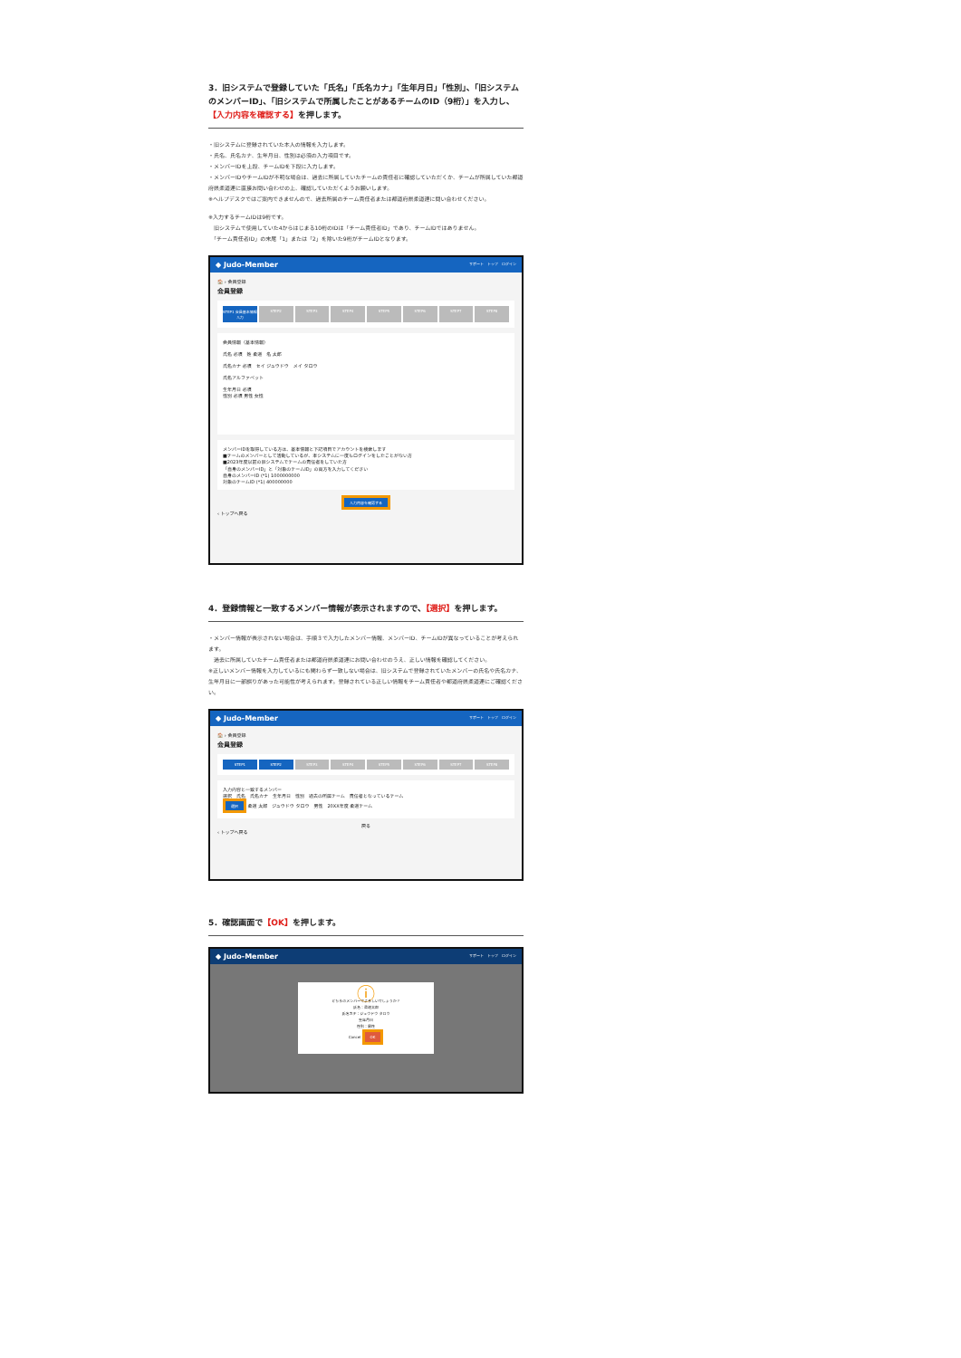3．旧システムで登録していた「氏名」「氏名カナ」「生年月日」「性別」、「旧システムのメンバーID」、「旧システムで所属したことがあるチームのID（9桁）」を入力し、【入力内容を確認する】を押します。
・旧システムに登録されていた本人の情報を入力します。
・氏名、氏名カナ、生年月日、性別は必須の入力項目です。
・メンバーIDを上段、チームIDを下段に入力します。
・メンバーIDやチームIDが不明な場合は、過去に所属していたチームの責任者に確認していただくか、チームが所属していた都道府県柔道連に直接お問い合わせの上、確認していただくようお願いします。
※ヘルプデスクではご案内できませんので、過去所属のチーム責任者または都道府県柔道連に問い合わせください。
※入力するチームIDは9桁です。
　旧システムで使用していた4からはじまる10桁のIDは「チーム責任者ID」であり、チームIDではありません。
　「チーム責任者ID」の末尾「1」または「2」を除いた9桁がチームIDとなります。
◆ Judo-Member サポート　トップ　ログイン
🏠 › 会員登録
会員登録
STEP1 会員基本情報入力 STEP2 STEP3 STEP4 STEP5 STEP6 STEP7 STEP8
会員情報（基本情報）
氏名 必須　姓 柔道　名 太郎
氏名カナ 必須　セイ ジュウドウ　メイ タロウ
氏名アルファベット
生年月日 必須
性別 必須 男性 女性
メンバーIDを取得している方は、基本情報と下記項目でアカウントを検索します
■チームのメンバーとして活動しているが、本システムに一度もログインをしたことがない方
■2023年度以前の旧システムでチームの責任者をしていた方
「自身のメンバーID」と「対象のチームID」の両方を入力してください
自身のメンバーID (*1) 1000000000
対象のチームID (*1) 400000000
入力内容を確認する
‹ トップへ戻る
4．登録情報と一致するメンバー情報が表示されますので、【選択】を押します。
・メンバー情報が表示されない場合は、手順３で入力したメンバー情報、メンバーID、チームIDが異なっていることが考えられます。
　過去に所属していたチーム責任者または都道府県柔道連にお問い合わせのうえ、正しい情報を確認してください。
※正しいメンバー情報を入力しているにも関わらず一致しない場合は、旧システムで登録されていたメンバーの氏名や氏名カナ、生年月日に一部誤りがあった可能性が考えられます。登録されている正しい情報をチーム責任者や都道府県柔道連にご確認ください。
◆ Judo-Member サポート　トップ　ログイン
🏠 › 会員登録
会員登録
STEP1 STEP2 STEP3 STEP4 STEP5 STEP6 STEP7 STEP8
入力内容と一致するメンバー
選択　氏名　氏名カナ　生年月日　性別　過去の所属チーム　責任者となっているチーム
選択 柔道 太郎　ジュウドウ タロウ　男性　20XX年度 柔道チーム
戻る
‹ トップへ戻る
5．確認画面で【OK】を押します。
◆ Judo-Member サポート　トップ　ログイン
ⓘ
どちらのメンバーでよろしいでしょうか？
氏名：柔道太郎
氏名カナ：ジュウドウ タロウ
生年月日
性別：男性
Cancel OK